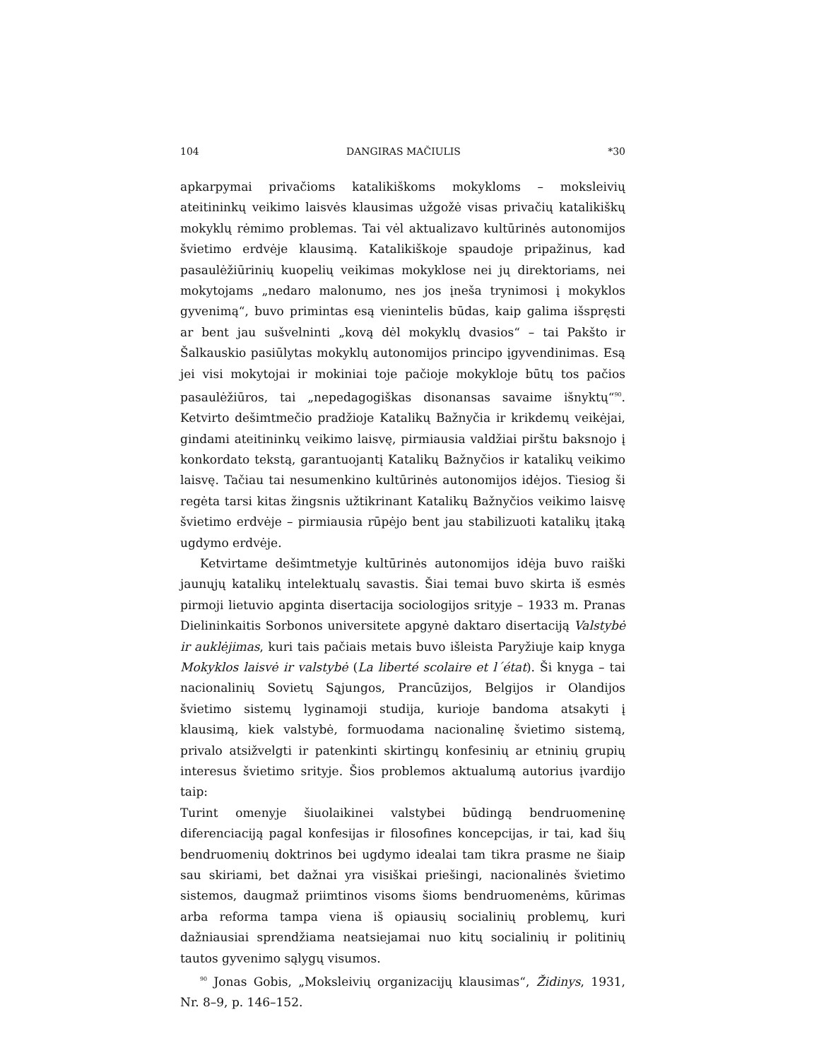104 DANGIRAS MAČIULIS *30
apkarpymai privačioms katalikiškoms mokykloms – moksleivių ateitininkų veikimo laisvės klausimas užgožė visas privačių katalikiškų mokyklų rėmimo problemas. Tai vėl aktualizavo kultūrinės autonomijos švietimo erdvėje klausimą. Katalikiškoje spaudoje pripažinus, kad pasaulėžiūrinių kuopelių veikimas mokyklose nei jų direktoriams, nei mokytojams „nedaro malonumo, nes jos įneša trynimosi į mokyklos gyvenimą“, buvo primintas esą vienintelis būdas, kaip galima išspręsti ar bent jau sušvelninti „kovą dėl mokyklų dvasios“ – tai Pakšto ir Šalkauskio pasiūlytas mokyklų autonomijos principo įgyvendinimas. Esą jei visi mokytojai ir mokiniai toje pačioje mokykloje būtų tos pačios pasaulėžiūros, tai „nepedagogiškas disonansas savaime išnyktų“<sup>90</sup>. Ketvirto dešimtmečio pradžioje Katalikų Bažnyčia ir krikdemų veikėjai, gindami ateitininkų veikimo laisvę, pirmiausia valdžiai pirštu baksnojo į konkordato tekstą, garantuojantį Katalikų Bažnyčios ir katalikų veikimo laisvę. Tačiau tai nesumenkino kultūrinės autonomijos idėjos. Tiesiog ši regėta tarsi kitas žingsnis užtikrinant Katalikų Bažnyčios veikimo laisvę švietimo erdvėje – pirmiausia rūpėjo bent jau stabilizuoti katalikų įtaką ugdymo erdvėje.
Ketvirtame dešimtmetyje kultūrinės autonomijos idėja buvo raiški jaunųjų katalikų intelektualų savastis. Šiai temai buvo skirta iš esmės pirmoji lietuvio apginta disertacija sociologijos srityje – 1933 m. Pranas Dielininkaitis Sorbonos universitete apgynė daktaro disertaciją Valstybė ir auklėjimas, kuri tais pačiais metais buvo išleista Paryžiuje kaip knyga Mokyklos laisvė ir valstybė (La liberté scolaire et l´état). Ši knyga – tai nacionalinių Sovietų Sąjungos, Prancūzijos, Belgijos ir Olandijos švietimo sistemų lyginamoji studija, kurioje bandoma atsakyti į klausimą, kiek valstybė, formuodama nacionalinę švietimo sistemą, privalo atsižvelgti ir patenkinti skirtingų konfesinių ar etninių grupių interesus švietimo srityje. Šios problemos aktualumą autorius įvardijo taip:
Turint omenyje šiuolaikinei valstybei būdingą bendruomeninę diferenciaciją pagal konfesijas ir filosofines koncepcijas, ir tai, kad šių bendruomenių doktrinos bei ugdymo idealai tam tikra prasme ne šiaip sau skiriami, bet dažnai yra visiškai priešingi, nacionalinės švietimo sistemos, daugmaž priimtinos visoms šioms bendruomenėms, kūrimas arba reforma tampa viena iš opiausių socialinių problemų, kuri dažniausiai sprendžiama neatsiejamai nuo kitų socialinių ir politinių tautos gyvenimo sąlygų visumos.
<sup>90</sup> Jonas Gobis, „Moksleivių organizacijų klausimas“, Židinys, 1931, Nr. 8–9, p. 146–152.